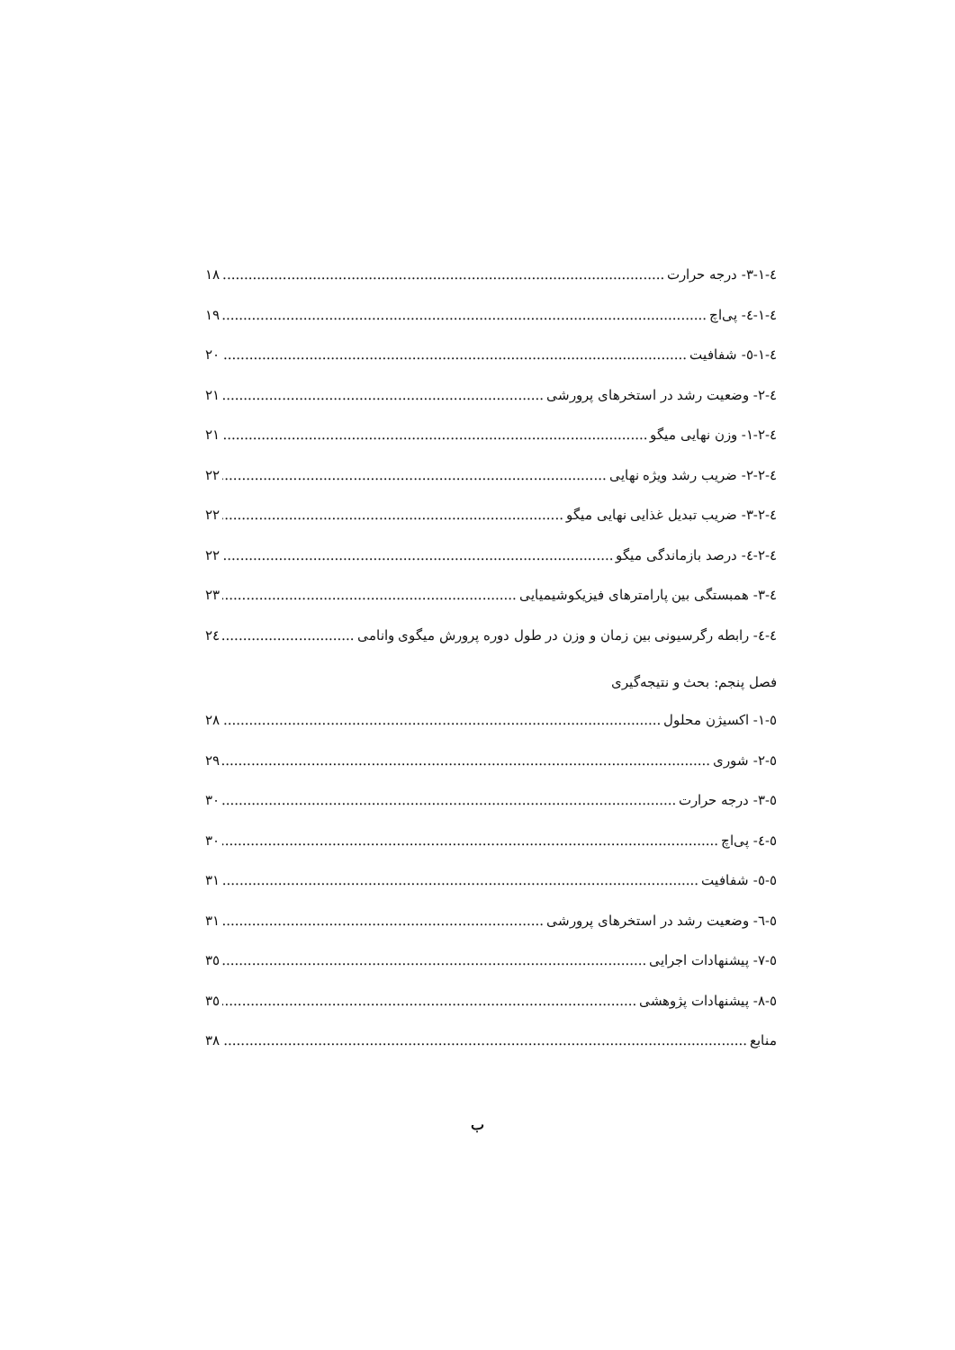٤-١-٣- درجه حرارت ١٨
٤-١-٤- پی‌اچ ١٩
٤-١-٥- شفافیت ٢٠
٤-٢- وضعیت رشد در استخرهای پرورشی ٢١
٤-٢-١- وزن نهایی میگو ٢١
٤-٢-٢- ضریب رشد ویژه نهایی ٢٢
٤-٢-٣- ضریب تبدیل غذایی نهایی میگو ٢٢
٤-٢-٤- درصد بازماندگی میگو ٢٢
٤-٣- همبستگی بین پارامترهای فیزیکوشیمیایی ٢٣
٤-٤- رابطه رگرسیونی بین زمان و وزن در طول دوره پرورش میگوی وانامی ٢٤
فصل پنجم: بحث و نتیجه‌گیری
٥-١- اکسیژن محلول ٢٨
٥-٢- شوری ٢٩
٥-٣- درجه حرارت ٣٠
٥-٤- پی‌اچ ٣٠
٥-٥- شفافیت ٣١
٥-٦- وضعیت رشد در استخرهای پرورشی ٣١
٥-٧- پیشنهادات اجرایی ٣٥
٥-٨- پیشنهادات پژوهشی ٣٥
منابع ٣٨
ب